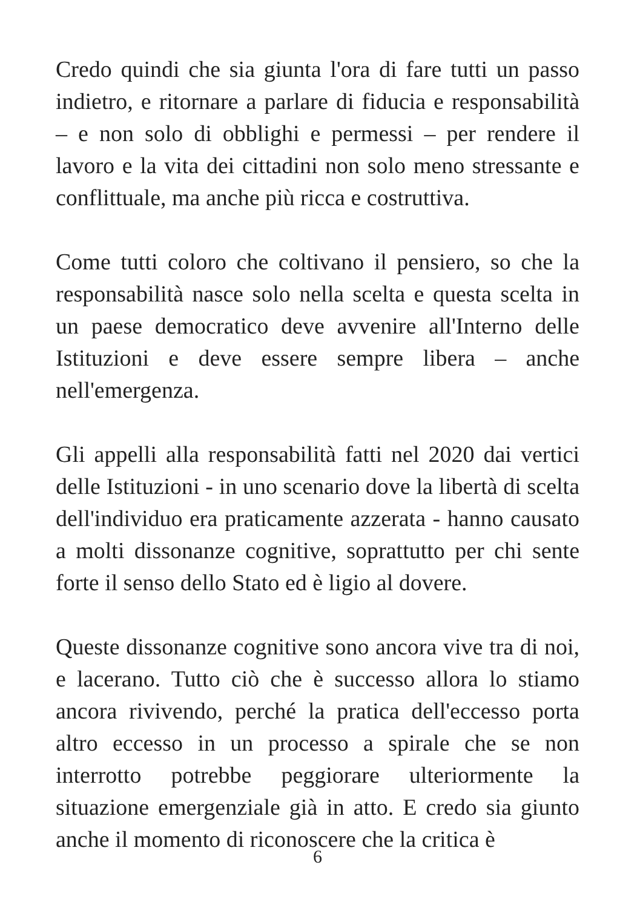Credo quindi che sia giunta l'ora di fare tutti un passo indietro, e ritornare a parlare di fiducia e responsabilità – e non solo di obblighi e permessi – per rendere il lavoro e la vita dei cittadini non solo meno stressante e conflittuale, ma anche più ricca e costruttiva.
Come tutti coloro che coltivano il pensiero, so che la responsabilità nasce solo nella scelta e questa scelta in un paese democratico deve avvenire all'Interno delle Istituzioni e deve essere sempre libera – anche nell'emergenza.
Gli appelli alla responsabilità fatti nel 2020 dai vertici delle Istituzioni - in uno scenario dove la libertà di scelta dell'individuo era praticamente azzerata - hanno causato a molti dissonanze cognitive, soprattutto per chi sente forte il senso dello Stato ed è ligio al dovere.
Queste dissonanze cognitive sono ancora vive tra di noi, e lacerano. Tutto ciò che è successo allora lo stiamo ancora rivivendo, perché la pratica dell'eccesso porta altro eccesso in un processo a spirale che se non interrotto potrebbe peggiorare ulteriormente la situazione emergenziale già in atto. E credo sia giunto anche il momento di riconoscere che la critica è
6